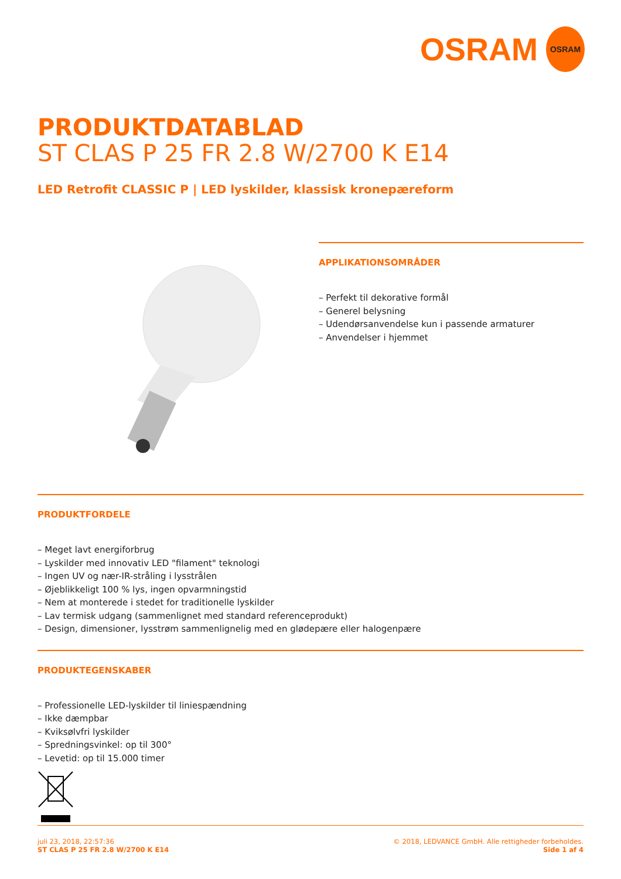OSRAM
OSRAM
PRODUKTDATABLAD
ST CLAS P 25 FR 2.8 W/2700 K E14
LED Retrofit CLASSIC P | LED lyskilder, klassisk kronepæreform
APPLIKATIONSOMRÅDER
– Perfekt til dekorative formål
– Generel belysning
– Udendørsanvendelse kun i passende armaturer
– Anvendelser i hjemmet
PRODUKTFORDELE
– Meget lavt energiforbrug
– Lyskilder med innovativ LED "filament" teknologi
– Ingen UV og nær-IR-stråling i lysstrålen
– Øjeblikkeligt 100 % lys, ingen opvarmningstid
– Nem at monterede i stedet for traditionelle lyskilder
– Lav termisk udgang (sammenlignet med standard referenceprodukt)
– Design, dimensioner, lysstrøm sammenlignelig med en glødepære eller halogenpære
PRODUKTEGENSKABER
– Professionelle LED-lyskilder til liniespændning
– Ikke dæmpbar
– Kviksølvfri lyskilder
– Spredningsvinkel: op til 300°
– Levetid: op til 15.000 timer
juli 23, 2018, 22:57:36
ST CLAS P 25 FR 2.8 W/2700 K E14
© 2018, LEDVANCE GmbH. Alle rettigheder forbeholdes.
Side 1 af 4